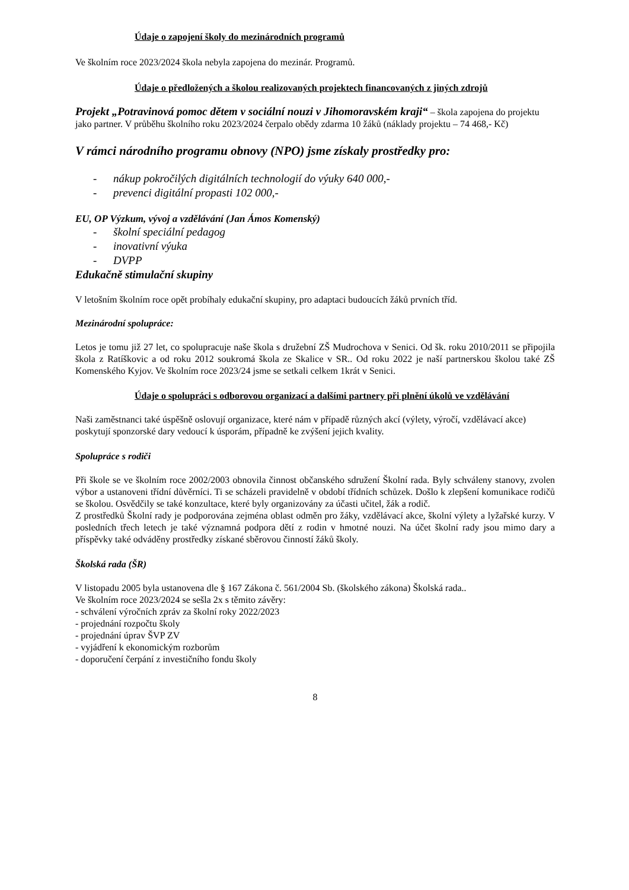Údaje o zapojení školy do mezinárodních programů
Ve školním roce 2023/2024 škola nebyla zapojena do mezinár. Programů.
Údaje o předložených a školou realizovaných projektech financovaných z jiných zdrojů
Projekt „Potravinová pomoc dětem v sociální nouzi v Jihomoravském kraji“ – škola zapojena do projektu jako partner. V průběhu školního roku 2023/2024 čerpalo obědy zdarma 10 žáků (náklady projektu – 74 468,- Kč)
V rámci národního programu obnovy (NPO) jsme získaly prostředky pro:
- nákup pokročilých digitálních technologií do výuky 640 000,-
- prevenci digitální propasti 102 000,-
EU, OP Výzkum, vývoj a vzdělávání (Jan Ámos Komenský)
- školní speciální pedagog
- inovativní výuka
- DVPP
Edukačně stimulační skupiny
V letošním školním roce opět probíhaly edukační skupiny, pro adaptaci budoucích žáků prvních tříd.
Mezinárodní spolupráce:
Letos je tomu již 27 let, co spolupracuje naše škola s družební ZŠ Mudrochova v Senici. Od šk. roku 2010/2011 se připojila škola z Ratíškovic a od roku 2012 soukromá škola ze Skalice v SR.. Od roku 2022 je naší partnerskou školou také ZŠ Komenského Kyjov. Ve školním roce 2023/24 jsme se setkali celkem 1krát v Senici.
Údaje o spolupráci s odborovou organizací a dalšími partnery při plnění úkolů ve vzdělávání
Naši zaměstnanci také úspěšně oslovují organizace, které nám v případě různých akcí (výlety, výročí, vzdělávací akce) poskytují sponzorské dary vedoucí k úsporám, případně ke zvýšení jejich kvality.
Spolupráce s rodiči
Při škole se ve školním roce 2002/2003 obnovila činnost občanského sdružení Školní rada. Byly schváleny stanovy, zvolen výbor a ustanoveni třídní důvěrníci. Ti se scházeli pravidelně v období třídních schůzek. Došlo k zlepšení komunikace rodičů se školou. Osvědčily se také konzultace, které byly organizovány za účasti učitel, žák a rodič.
Z prostředků Školní rady je podporována zejména oblast odměn pro žáky, vzdělávací akce, školní výlety a lyžařské kurzy. V posledních třech letech je také významná podpora dětí z rodin v hmotné nouzi. Na účet školní rady jsou mimo dary a příspěvky také odváděny prostředky získané sběrovou činností žáků školy.
Školská rada (ŠR)
V listopadu 2005 byla ustanovena dle § 167 Zákona č. 561/2004 Sb. (školského zákona) Školská rada..
Ve školním roce 2023/2024 se sešla 2x s těmito závěry:
- schválení výročních zpráv za školní roky 2022/2023
- projednání rozpočtu školy
- projednání úprav ŠVP ZV
- vyjádření k ekonomickým rozborům
- doporučení čerpání z investičního fondu školy
8